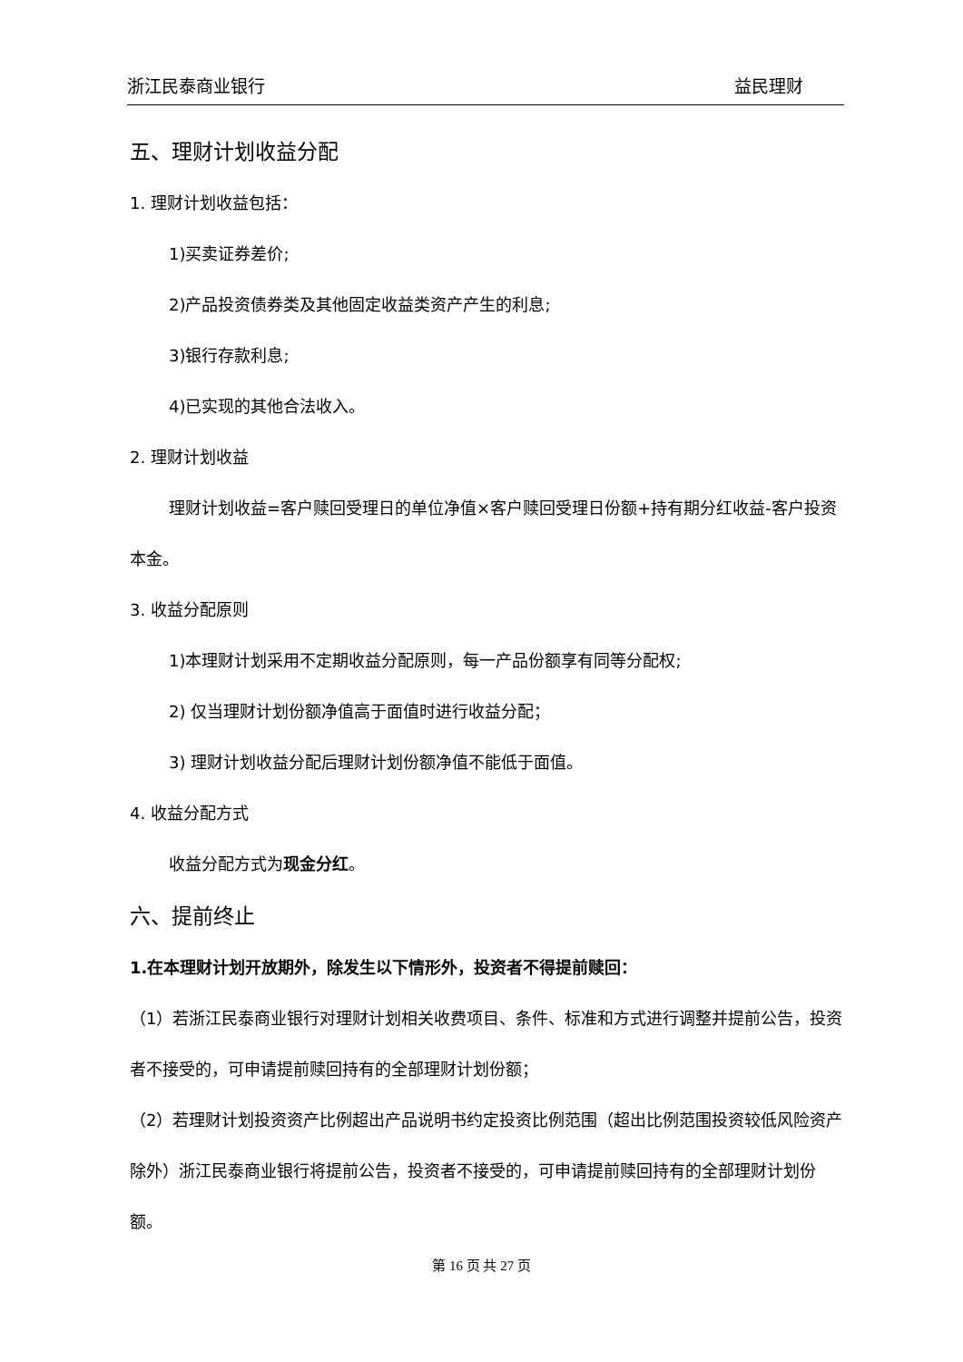浙江民泰商业银行 益民理财
五、理财计划收益分配
1. 理财计划收益包括：
1)买卖证券差价;
2)产品投资债券类及其他固定收益类资产产生的利息;
3)银行存款利息;
4)已实现的其他合法收入。
2. 理财计划收益
理财计划收益=客户赎回受理日的单位净值×客户赎回受理日份额+持有期分红收益-客户投资本金。
3. 收益分配原则
1)本理财计划采用不定期收益分配原则，每一产品份额享有同等分配权;
2) 仅当理财计划份额净值高于面值时进行收益分配；
3) 理财计划收益分配后理财计划份额净值不能低于面值。
4. 收益分配方式
收益分配方式为现金分红。
六、提前终止
1.在本理财计划开放期外，除发生以下情形外，投资者不得提前赎回：
（1）若浙江民泰商业银行对理财计划相关收费项目、条件、标准和方式进行调整并提前公告，投资者不接受的，可申请提前赎回持有的全部理财计划份额；
（2）若理财计划投资资产比例超出产品说明书约定投资比例范围（超出比例范围投资较低风险资产除外）浙江民泰商业银行将提前公告，投资者不接受的，可申请提前赎回持有的全部理财计划份额。
第 16 页 共 27 页